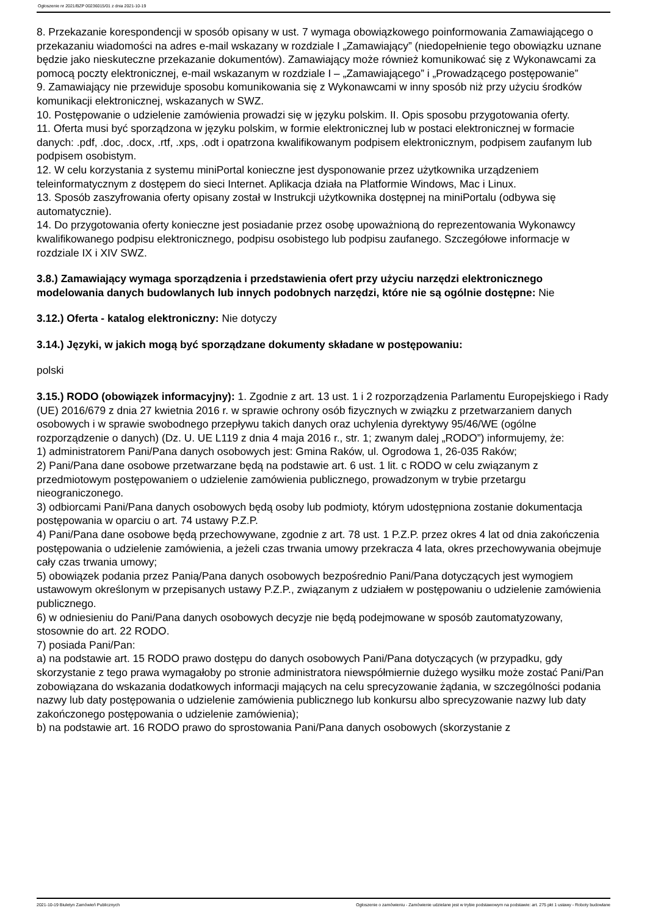Ogłoszenie nr 2021/BZP 00236015/01 z dnia 2021-10-19
8. Przekazanie korespondencji w sposób opisany w ust. 7 wymaga obowiązkowego poinformowania Zamawiającego o przekazaniu wiadomości na adres e-mail wskazany w rozdziale I „Zamawiający” (niedopełnienie tego obowiązku uznane będzie jako nieskuteczne przekazanie dokumentów). Zamawiający może również komunikować się z Wykonawcami za pomocą poczty elektronicznej, e-mail wskazanym w rozdziale I – „Zamawiającego” i „Prowadzącego postępowanie”
9. Zamawiający nie przewiduje sposobu komunikowania się z Wykonawcami w inny sposób niż przy użyciu środków komunikacji elektronicznej, wskazanych w SWZ.
10. Postępowanie o udzielenie zamówienia prowadzi się w języku polskim. II. Opis sposobu przygotowania oferty.
11. Oferta musi być sporządzona w języku polskim, w formie elektronicznej lub w postaci elektronicznej w formacie danych: .pdf, .doc, .docx, .rtf, .xps, .odt i opatrzona kwalifikowanym podpisem elektronicznym, podpisem zaufanym lub podpisem osobistym.
12. W celu korzystania z systemu miniPortal konieczne jest dysponowanie przez użytkownika urządzeniem teleinformatycznym z dostępem do sieci Internet. Aplikacja działa na Platformie Windows, Mac i Linux.
13. Sposób zaszyfrowania oferty opisany został w Instrukcji użytkownika dostępnej na miniPortalu (odbywa się automatycznie).
14. Do przygotowania oferty konieczne jest posiadanie przez osobę upoważnioną do reprezentowania Wykonawcy kwalifikowanego podpisu elektronicznego, podpisu osobistego lub podpisu zaufanego. Szczegółowe informacje w rozdziale IX i XIV SWZ.
3.8.) Zamawiający wymaga sporządzenia i przedstawienia ofert przy użyciu narzędzi elektronicznego modelowania danych budowlanych lub innych podobnych narzędzi, które nie są ogólnie dostępne: Nie
3.12.) Oferta - katalog elektroniczny: Nie dotyczy
3.14.) Języki, w jakich mogą być sporządzane dokumenty składane w postępowaniu:
polski
3.15.) RODO (obowiązek informacyjny): 1. Zgodnie z art. 13 ust. 1 i 2 rozporządzenia Parlamentu Europejskiego i Rady (UE) 2016/679 z dnia 27 kwietnia 2016 r. w sprawie ochrony osób fizycznych w związku z przetwarzaniem danych osobowych i w sprawie swobodnego przepływu takich danych oraz uchylenia dyrektywy 95/46/WE (ogólne rozporządzenie o danych) (Dz. U. UE L119 z dnia 4 maja 2016 r., str. 1; zwanym dalej „RODO”) informujemy, że:
1) administratorem Pani/Pana danych osobowych jest: Gmina Raków, ul. Ogrodowa 1, 26-035 Raków;
2) Pani/Pana dane osobowe przetwarzane będą na podstawie art. 6 ust. 1 lit. c RODO w celu związanym z przedmiotowym postępowaniem o udzielenie zamówienia publicznego, prowadzonym w trybie przetargu nieograniczonego.
3) odbiorcami Pani/Pana danych osobowych będą osoby lub podmioty, którym udostępniona zostanie dokumentacja postępowania w oparciu o art. 74 ustawy P.Z.P.
4) Pani/Pana dane osobowe będą przechowywane, zgodnie z art. 78 ust. 1 P.Z.P. przez okres 4 lat od dnia zakończenia postępowania o udzielenie zamówienia, a jeżeli czas trwania umowy przekracza 4 lata, okres przechowywania obejmuje cały czas trwania umowy;
5) obowiązek podania przez Panią/Pana danych osobowych bezpośrednio Pani/Pana dotyczących jest wymogiem ustawowym określonym w przepisanych ustawy P.Z.P., związanym z udziałem w postępowaniu o udzielenie zamówienia publicznego.
6) w odniesieniu do Pani/Pana danych osobowych decyzje nie będą podejmowane w sposób zautomatyzowany, stosownie do art. 22 RODO.
7) posiada Pani/Pan:
a) na podstawie art. 15 RODO prawo dostępu do danych osobowych Pani/Pana dotyczących (w przypadku, gdy skorzystanie z tego prawa wymagałoby po stronie administratora niewspółmiernie dużego wysiłku może zostać Pani/Pan zobowiązana do wskazania dodatkowych informacji mających na celu sprecyzowanie żądania, w szczególności podania nazwy lub daty postępowania o udzielenie zamówienia publicznego lub konkursu albo sprecyzowanie nazwy lub daty zakończonego postępowania o udzielenie zamówienia);
b) na podstawie art. 16 RODO prawo do sprostowania Pani/Pana danych osobowych (skorzystanie z
2021-10-19 Biuletyn Zamówień Publicznych Ogłoszenie o zamówieniu - Zamówienie udzielane jest w trybie podstawowym na podstawie: art. 275 pkt 1 ustawy - Roboty budowlane